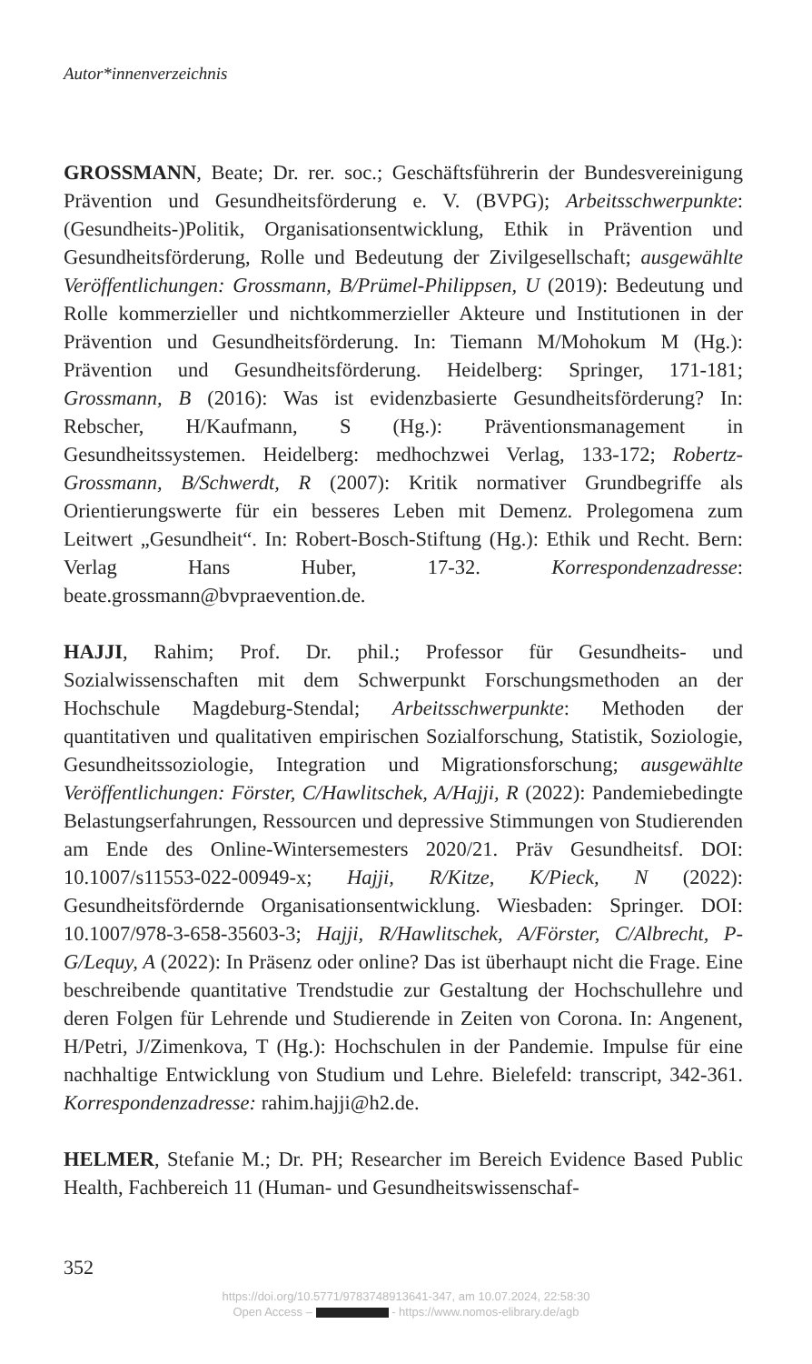Autor*innenverzeichnis
GROSSMANN, Beate; Dr. rer. soc.; Geschäftsführerin der Bundesvereinigung Prävention und Gesundheitsförderung e. V. (BVPG); Arbeitsschwerpunkte: (Gesundheits-)Politik, Organisationsentwicklung, Ethik in Prävention und Gesundheitsförderung, Rolle und Bedeutung der Zivilgesellschaft; ausgewählte Veröffentlichungen: Grossmann, B/Prümel-Philippsen, U (2019): Bedeutung und Rolle kommerzieller und nichtkommerzieller Akteure und Institutionen in der Prävention und Gesundheitsförderung. In: Tiemann M/Mohokum M (Hg.): Prävention und Gesundheitsförderung. Heidelberg: Springer, 171-181; Grossmann, B (2016): Was ist evidenzbasierte Gesundheitsförderung? In: Rebscher, H/Kaufmann, S (Hg.): Präventionsmanagement in Gesundheitssystemen. Heidelberg: medhochzwei Verlag, 133-172; Robertz-Grossmann, B/Schwerdt, R (2007): Kritik normativer Grundbegriffe als Orientierungswerte für ein besseres Leben mit Demenz. Prolegomena zum Leitwert „Gesundheit“. In: Robert-Bosch-Stiftung (Hg.): Ethik und Recht. Bern: Verlag Hans Huber, 17-32. Korrespondenzadresse: beate.grossmann@bvpraevention.de.
HAJJI, Rahim; Prof. Dr. phil.; Professor für Gesundheits- und Sozialwissenschaften mit dem Schwerpunkt Forschungsmethoden an der Hochschule Magdeburg-Stendal; Arbeitsschwerpunkte: Methoden der quantitativen und qualitativen empirischen Sozialforschung, Statistik, Soziologie, Gesundheitssoziologie, Integration und Migrationsforschung; ausgewählte Veröffentlichungen: Förster, C/Hawlitschek, A/Hajji, R (2022): Pandemiebedingte Belastungserfahrungen, Ressourcen und depressive Stimmungen von Studierenden am Ende des Online-Wintersemesters 2020/21. Präv Gesundheitsf. DOI: 10.1007/s11553-022-00949-x; Hajji, R/Kitze, K/Pieck, N (2022): Gesundheitsfördernde Organisationsentwicklung. Wiesbaden: Springer. DOI: 10.1007/978-3-658-35603-3; Hajji, R/Hawlitschek, A/Förster, C/Albrecht, P-G/Lequy, A (2022): In Präsenz oder online? Das ist überhaupt nicht die Frage. Eine beschreibende quantitative Trendstudie zur Gestaltung der Hochschullehre und deren Folgen für Lehrende und Studierende in Zeiten von Corona. In: Angenent, H/Petri, J/Zimenkova, T (Hg.): Hochschulen in der Pandemie. Impulse für eine nachhaltige Entwicklung von Studium und Lehre. Bielefeld: transcript, 342-361. Korrespondenzadresse: rahim.hajji@h2.de.
HELMER, Stefanie M.; Dr. PH; Researcher im Bereich Evidence Based Public Health, Fachbereich 11 (Human- und Gesundheitswissenschaf-
352
https://doi.org/10.5771/9783748913641-347, am 10.07.2024, 22:58:30
Open Access – - https://www.nomos-elibrary.de/agb